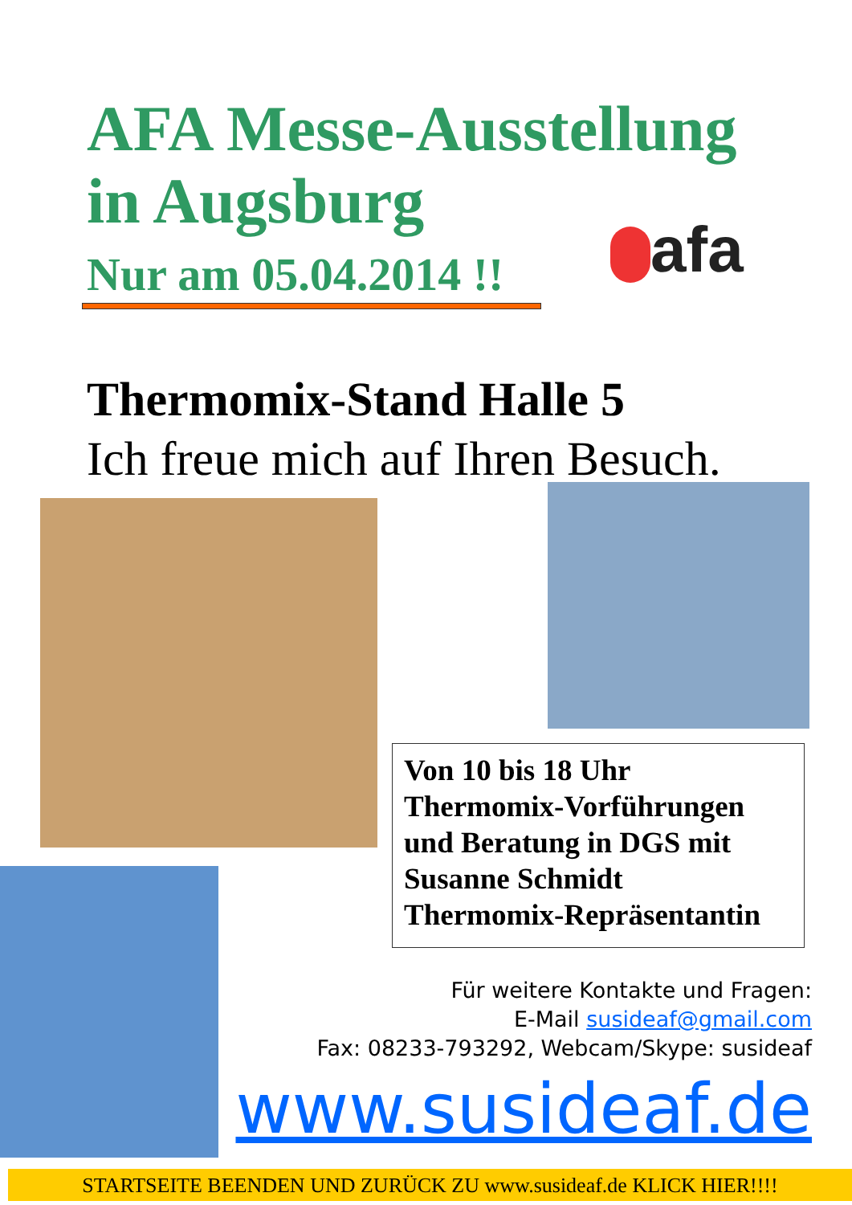AFA Messe-Ausstellung
in Augsburg
Nur am 05.04.2014 !! afa
Thermomix-Stand Halle 5
Ich freue mich auf Ihren Besuch.
Von 10 bis 18 Uhr
Thermomix-Vorführungen
und Beratung in DGS mit
Susanne Schmidt
Thermomix-Repräsentantin
Für weitere Kontakte und Fragen:
E-Mail susideaf@gmail.com
Fax: 08233-793292, Webcam/Skype: susideaf
www.susideaf.de
STARTSEITE BEENDEN UND ZURÜCK ZU www.susideaf.de KLICK HIER!!!!